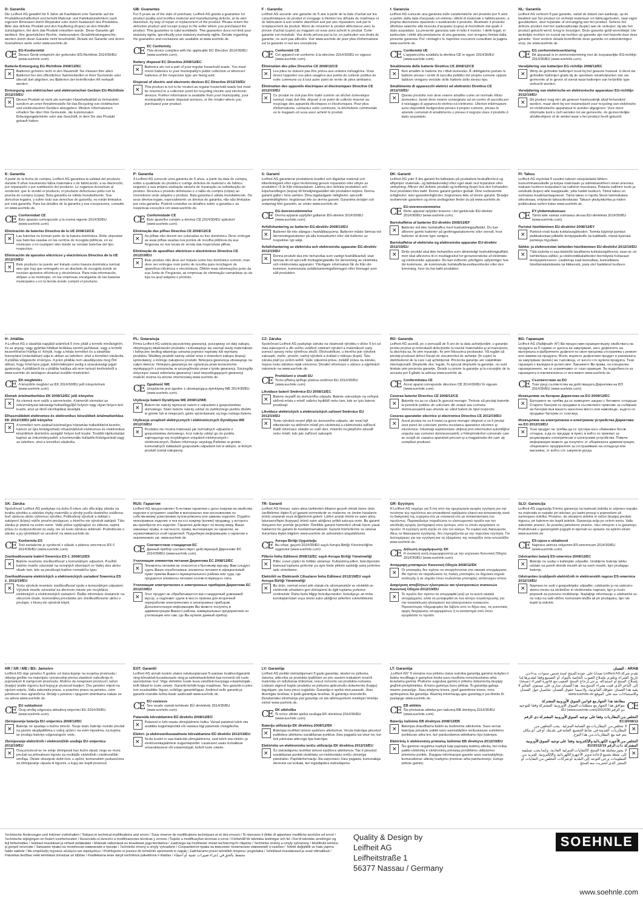D: Garantie
Die Leifheit AG gewährt für 5 Jahre ab Kaufdatum eine Garantie auf die Produktbeschaffenheit und behebt Material- und Fabrikationsfehlern nach eigenem Ermessen durch Reparatur oder durch Austausch des Produktes. Bitte das defekte Produkt und den Kaufbeleg (Kopie) an den Händler zurückgeben, bei dem das Produkt erworben wurde. Diese Garantie gilt weltweit. Ihre gesetzlichen Rechte, insbesondere Gewährleistungsrechte, werden durch diese Garantie nicht beschränkt. Details zur Garantie und deren Ausnahmen siehe unter www.soehnle.de.
CE
EG-Konformität
Dieses Gerät entspricht der geltenden EG-Richtlinie 2014/30/EU (www.soehnle.com).
Batterie-Entsorgung EG-Richtlinie 2008/12/EC
✕
Batterien gehören nicht in den Hausmüll. Sie müssen Ihre alten Batterien bei den öffentlichen Sammelstellen in Ihrer Gemeinde oder überall dort abgeben, wo Batterien der betreffenden Art verkauft werden.
Entsorgung von elektrischen und elektronischen Geräten EG-Richtlinie 2012/19/EU
✕
Dieses Produkt ist nicht als normaler Haushaltsabfall zu behandeln, sondern an einer Annahmestelle für das Recycling von elektrischen und elektronischen Geräten abzugeben. Weitere Informationen erhalten Sie über Ihre Gemeinde, die kommunalen Entsorgungsbetriebe oder das Geschäft, in dem Sie das Produkt gekauft haben.
GB: Guarantee
For 5 years as of the date of purchase, Leifheit AG grants a guarantee for product quality and rectifies material and manufacturing defects, at its own discretion, by way of repair or replacement of the product. Please return the defective product and receipt (copy) to the seller where you purchased the product. This guarantee is valid worldwide. This guarantee does not limit your statutory rights, specifically your statutory warranty rights. Details regarding the guarantee and exclusions are available at www.soehnle.de.
CE
EC Conformity
This device complies with the applicable EC Directive 2014/30/EU (www.soehnle.com).
Battery disposal EC Directive 2008/12/EC
✕
Batteries are not a part of your regular household waste. You must return batteries to your municipality's public collection or wherever batteries of the respective type are being sold.
Disposal of electric and electronic devices EC Directive 2012/19/EU
✕
This product is not to be treated as regular household waste but must be returned to a collection point for recycling electric and electronic devices. Further information is available from your municipality, your municipality's waste disposal services, or the retailer where you purchased your product.
F : Garantie
Leifheit AG accorde une garantie de 5 ans à partir de la date d'achat sur les caractéristiques du produit et s'engage à éliminer les défauts de matériaux et de fabrication à son entière discrétion soit par une réparation, soit par le remplacement du produit. Merci de retourner le produit défectueux avec la preuve d'achat (copie) au magasin où vous avez acheté le produit. Cette garantie est mondiale. Vos droits prévus par la loi, en particulier vos droits de garantie, ne sont pas affectés. Voir www.soehnle.de pour plus d'informations sur la garantie et sur ses exceptions.
CE
Conformité CE
Cet appareil est conforme à la directive 2014/30/EU en vigueur (www.soehnle.com).
Élimination des piles Directive CE 2008/12/CE
✕
Les piles ne doivent pas être jetées aux ordures ménagères. Vous devez rapporter vos piles usagées aux points de collecte publics de votre commune ou à tout autre point de vente de piles similaires.
Élimination des appareils électriques et électroniques Directive CE 2012/19/EU
✕
Ce produit ne doit pas être traité comme un déchet domestique normal, mais doit être déposé à un point de collecte réservé au recyclage des appareils électriques et électroniques. Pour plus d'informations, contactez votre commune, la déchetterie communale ou le magasin où vous avez acheté le produit.
I: Garanzia
Leifheit AG concede una garanzia sulle caratteristiche del prodotto per 5 anni a partire dalla data d'acquisto ed elimina i difetti di materiale e fabbricazione, a propria discrezione riparando o sostituendo il prodotto. Restituire il prodotto difettoso assieme alla ricevuta d'acquisto (copia) al rivenditore dal quale è stato acquistato. La presente garanzia vale in tutto il mondo. I diritti legali, in particolare i diritti alla prestazione di una garanzia, non vengono limitati dalla presente garanzia. Per i dettagli e le rispettive eccezioni consultare la pagina www.soehnle.de.
CE
Conformità UE
L'apparecchio soddisfa la direttiva CE in vigore 2014/30/EU (www.soehnle.com).
Smaltimento delle batterie Direttiva CE 2008/12/CE
✕
Non smaltire le batterie tra i rifiuti domestici. È obbligatorio portare le batterie presso i centri di raccolta pubblici del proprio comune oppure laddove vengano vendute delle batterie dello stesso tipo.
Smaltimento di apparecchi elettrici ed elettronici Direttiva CE 2012/19/EU
✕
Questo prodotto non deve essere smaltito come un normale rifiuto domestico, bensì deve essere consegnato ad un centro di raccolta per il riciclaggio di apparecchi elettrici ed elettronici. Ulteriori informazioni sono disponibili rivolgendosi presso il proprio comune, presso le aziende comunali di smaltimento o presso il negozio dove il prodotto è stato acquistato.
NL: Garantie
Leifheit AG verleent 5 jaar garantie, vanaf de datum van aankoop, op de kwaliteit van het product en verhelpt materiaal- en fabricagefouten, naar eigen goeddunken, door reparatie of vervanging van het product. Gelieve het defecte product met het aankoopbewijs (kopie) aan de verkoper, bij wie het product gekocht werd, terug te bezorgen. Deze garantie geldt wereldwijd. Uw wettelijke rechten en vooral uw rechten op garantie zijn niet beperkt door deze garantie. Voor verdere details betreffende deze garantie en uitzonderingen erop, zie www.soehnle.de.
CE
EG conformiteitsverklaring
Dit apparaat is in overeenstemming met de toepasselijke EG-richtlijn 2014/30/EU (www.soehnle.com).
Verwijdering van batterijen EG-richtlijn 2008/12/EC
✕
Werp de gebruikte batterijen nooit bij het gewone huisvuil. U dient uw gebruikte batterijen gratis bij de openbare inzamelpunten van uw gemeente af te geven of overal waar batterijen van hetzelfde type verkocht worden.
Verwijdering van elektrische en elektronische apparatuur EG-richtlijn 2012/19/EU
✕
Dit product mag niet als gewoon huishoudelijk afval behandeld worden, maar dient bij een inzamelpunt voor recycling van elektrische en elektronische apparatuur te worden afgegeven. Voor meer informatie kunt u zich wenden tot uw gemeente, de gemeentelijke afvalbedrijven of de winkel waar u het product heeft gekocht.
E: Garantía
A partir de la fecha de compra, Leifheit AG garantiza la calidad del producto durante 5 años resolviendo fallos materiales o de fabricación, a su discreción, por reparación o por sustitución del producto. Le rogamos devuelvan al vendedor, que le vendió el producto, el producto defectuoso junto con la prueba de compra (copia). Esta garantía es válida mundialmente. Sus derechos legales, y sobre todo sus derechos de garantía, no están limitados por esta garantía. Para los detalles de la garantía y sus excepciones, consulte en www.soehnle.de.
CE
Conformidad CE
Este aparato corresponde a la norma vigente 2014/30/EU (www.soehnle.com).
Eliminación de baterías Directiva de la UE 2008/12/CE
✕
Las baterías no forman parte de la basura doméstica. Debe depositar sus baterías usadas en los centros de recogida públicos, en su municipio o en cualquier sitio donde se vendan baterías del tipo respectivo.
Eliminación de aparatos eléctricos y electrónicos Directiva de la UE 2012/19/EU
✕
Este producto no puede ser tratado como basura doméstica normal, sino que hay que entregarlo en un depósito de recogida donde se reciclan aparatos eléctricos y electrónicos. Para más información, diríjase a su municipio, en las empresas encargadas de las basuras municipales o en la tienda donde compró el producto.
P: Garantia
A Leifheit AG concede uma garantia de 5 anos, a partir da data de compra, sobre a qualidade do produto e corrige defeitos de material e de fabrico segundo a sua própria avaliação através de reparação ou substituição do produto. Devolva o produto defeituoso e o talão de compra (cópia) ao revendedor onde adquiriu o produto. Esta garantia é válida mundialmente. Os seus direitos legais, especialmente os direitos de garantia, não são limitados por esta garantia. Poderá consultar os detalhes sobre a garantia e as respetivas exceções em www.soehnle.de.
CE
Conformidade CE
Este aparelho cumpre a diretiva CE 2014/30/EU aplicável (www.soehnle.com).
Eliminação das pilhas Directiva CE 2008/12/CE
✕
As pilhas não devem ser colocadas no lixo doméstico. Deve entregar as suas pilhas usadas nos pontos de recolha públicos da sua freguesia ou nos locais de venda das respectivas pilhas.
Eliminação de aparelhos eléctricos e electrónicos Directiva CE 2012/19/EU
✕
Este produto não deve ser tratado como lixo doméstico comum, mas deve ser entregue num ponto de recolha para reciclagem de aparelhos eléctricos e electrónicos. Obtém mais informações junto da sua Junta de Freguesia, as empresas de eliminação camarárias ou da loja na qual adquiriu o produto.
S: Garanti
Leifheit AG garanterar produktens kvalitet och åtgärdar material och tillverkningsfel efter egen bedömning genom reparation eller utbyte av produkten i 5 år från inköpsdatum. Lämna den defekta produkten och köpehandlingen (kopia) till försäljningsstället där produkten köptes. Denna garanti gäller i hela världen. Dina lagstadgade rättigheter, speciellt garantirättigheter, begränsas inte av denna garanti. Garantins detaljer och undantag från garantin, se under www.soehnle.de.
CE
EG-överensstämmelse
Denna apparat uppfyller gällande EG-direktiv 2014/30/EU (www.soehnle.com).
Avfallshantering av batterier EG-direktiv 2008/12/EU
✕
Batterier får inte slängas i hushållssoporna. Batterier måste lämnas vid återvinningsstationer på alla bostadsorter eller där batterier av respektive typ säljs.
Avfallshantering av elektriska och elektroniska apparater EG-direktiv 2012/19/EU
✕
Denna produkt ska inte behandlas som vanligt hushållsavfall, utan lämnas till ett speciellt mottagningsställe för återvinning av elektriska och elektroniska apparater. Ytterligare information får du från din kommun, kommunala avfallshanteringsföretagen eller företaget som sålt produkten.
DK: Garanti
Leifheit AG yder 5 års garanti fra købsdato på produktets beskaffenhed og afhjælper materiale- og fabrikationsfejl efter eget skøn ved reparation eller ombytning. Aflever det defekte produkt og kvittering (kopi) hos den forhandler, hvor produktet blev købt. Denne garanti gælder globalt. Dine lovbestemte rettigheder, især garantirettigheder, begrænses ikke af denne garanti. Detaljer vedrørende garantien og dens undtagelser finder du på www.soehnle.de.
CE
EU-overensstemmelse
Dette apparat opfylder kravene i det gældende EU-direktiv 2014/30/EU (www.soehnle.com).
Bortskaffelse af batterier EU-direktiv 2008/12/EF
✕
Batterier må ikke bortskaffes med husholdningsaffaldet. Du kan aflevere gamle batterier på genbrugsstationerne eller overalt, hvor batterier af denne type sælges.
Bortskaffelse af elektriske og elektroniske apparater EU-direktiv 2012/19/EU
✕
Dette produkt skal ikke behandles som almindeligt husholdningsaffald, men skal afleveres til et modtagested for genanvendelse af elektriske og elektroniske apparater. Du kan indhente yderligere oplysninger hos din kommune, de kommunale bortskaffelsesvirksomheder eller den forretning, hvor du har købt produktet.
FI: Takuu
Leifheit AG myöntää 5 vuoden takuun ostopäivästä lähtien tuoteominaisuuksille ja korjaa materiaali- ja valmistusvirheet oman arvionsa mukaan tuotteen korjauksen tai vaihdon muodossa. Palauta viallinen tuote ja ostokuitti (kopio) sille kauppiaalle, jolta hankit tuotteen. Tämä takuu on voimassa maailmanlaajuisesti. Tämä takuu ei rajoita Sinun lainmukaisia oikeuksiasi, erityisesti takuuoikeuksiasi. Takuun yksityiskohtia ja niiden poikkeuksia varten katso www.soehnle.de.
CE
EY-yhdenmukaisuus
Tämä laite vastaa voimassa olevaa EU-direktiiviä 2014/30/EU (www.soehnle.com).
Paristot hävittäminen EU-direktiivi 2008/12/EY
✕
Paristot eivät kuulu kotitalousjätteiden. Toimita käytetyt paristot paikkakuntasi julkisille keräyspaikoille tai kaikkialle, missä kyseisiä paristoja myydään.
Sähkö- ja elektronisten laitteiden hävittäminen EU-direktiivi 2012/19/EU
✕
Tätä tuotetta ei saa käsitellä tavallisena kotitalousjätteenä, vaan se on toimitettava sähkö- ja elektroniikkalaitteiden kierrätystä hoitavaan keräyspisteeseen. Lisätietoja saat kunnaltasi, kunnallisista hävittämislaitoksista tai liikkeestä, josta olet hankkinut tuotteen.
H: Jótállás
A Leifheit AG a vásárlás napjától számított 5 évre jótáll a termék minőségéért, és az anyag- vagy gyártási hibákat belátása szerint javítással, vagy a termék kicserélésével hárítja el. Kérjük, hogy a hibás terméket és a vásárlási bizonylatot (másolatban) adja le abban az üzletben, ahol a terméket vásárolta. A jótállás világszerte érvényes. A jelen jótállás nem akadályozza meg Önt abban, hogy törvényes jogait, különösképpen pedig a szavatossági jogait gyakorolja. A jótállásról és a jótállás hatálya alá nem tartozó kivételekről a www.soehnle.de weblapon olvashat további részleteket.
CE
EK-megfelelés
A készülék megfelel az EK 2014/30/EU jelű irányelvének (www.soehnle.com).
Elemek ártalmatlanítása EK 2008/12/EC jelű irányelve
✕
Az elemek nem valók a szemetesbe. A kimerült elemeket az önkormányzat lakossági hulladékgyűjtő helyein vagy olyan helyen kell leadni, ahol az illető elemfajtákat árusítják.
Elhasználódott elektromos és elektronikus készülékek ártalmatlanítása EK 2012/19/EU jelű irányelve
✕
A terméket nem szabad közönséges háztartási hulladékként kezelni, hanem az újra feldolgozható elhasználódott elektromos és elektronikus készülékek átvételére szolgáló helyen kell leadni. További tájékoztatást kaphat az önkormányzattól, a kommunális hulladék-feldolgozónál vagy az üzletben, ahol a terméket vásárolta.
PL: Gwarancja
Firma Leifheit AG udziela pięcioletniej gwarancji, począwszy od daty zakupu, obejmującej właściwości produktu i zobowiązuje się usunąć wady materiałowe i fabryczne według własnego uznania poprzez naprawę lub wymianę produktu. Wadliwy produkt należy oddać wraz z dowodem zakupu (kopią) sprzedawcy, u którego zakupiono produkt. Niniejsza gwarancja obowiązuje na całym świecie. Niniejsza gwarancja nie ogranicza praw konsumenta wynikających z przepisów, w szczególności praw z tytułu gwarancji. Szczegóły dotyczące zasad udzielania gwarancji i wad niepodlegających gwarancji znaleźć można na stronie internetowej www.soehnle.de.
CE
Zgodność WE
Urządzenie jest zgodne z obowiązującą dyrektywą WE 2014/30/EU (www.soehnle.com).
Utylizacja baterii Dyrektywa WE 2008/12/WE
✕
Baterii nie należy wyrzucać razem z odpadami z gospodarstwa domowego. Stare baterie należy oddać do publicznego punktu zbiórki w gminie lub w miejscach, gdzie sprzedawane są tego rodzaju baterie.
Utylizacja urządzeń elektrycznych i elektronicznych Dyrektywa WE 2012/19/EU
✕
Produktu nie można traktować jak normalnych odpadów z gospodarstwa domowego, lecz należy oddać go do punktu zajmującego się recyklingiem urządzeń elektrycznych i elektronicznych. Dalsze informacje uzyskają Państwo w gminie, komunalnych zakładach gospodarki odpadami lub w sklepie, w którym produkt został zakupiony.
CZ: Záruka
Společnost Leifheit AG poskytuje záruku na vlastnosti výrobku v délce 5 let od data zakoupení a dle svého uvážení odstraní výrobní a materiálové vady pomocí opravy nebo výměnou zboží. Obchodníkovi, u kterého jste výrobek zakoupili, vraťte, prosím, vadný výrobek a doklad o nákupu (kopii). Tato záruka platí po celém světě. Vaše zákonná práva, zvláště práva na záruku, nejsou touto zárukou nijak omezena. Detailní informace o záruce a výjimkách naleznete na www.soehnle.de.
CE
Prohlášení o shodě EU
Tento přístroj splňuje platnou směrnici EU 2014/30/EU (www.soehnle.com).
Likvidace baterií Směrnice EU 2008/12/EC
✕
Baterie nepatří do domovního odpadu. Baterie odevzdejte na veřejná sběrná místa v místě vašeho bydliště nebo tam, kde se tyto baterie prodávají.
Likvidace elektrických a elektronických zařízení Směrnice EU 2012/19/EU
✕
Tento výrobek nesmí přijít do domovního odpadu, ale musí být zlikvidován na sběrném místě pro elektrická a elektronická zařízení. Další informace získáte ve vaší obci, místním recyklačním závodě nebo místě, kde jste zařízení zakoupili.
RO: Garanţie
Leifheit AG acordă, pe o perioadă de 5 ani de la data achiziţionării, o garanţie pentru produs şi remediază defecţiunile la nivelul materialului şi al manoperei, la discreţia sa, fie prin reparaţie, fie prin înlocuirea produsului. Vă rugăm să predaţi produsul defect însoţit de documentul de achiziţie (în copie) la distribuitorul de la care l-aţi achiziţionat. Prezenta garanţie are valabilitate internaţională. Drepturile dvs. legale, în special drepturile la garanţie, nu sunt limitate prin prezenta garanţie. Detalii cu privire la garanţie şi la excepţiile de la aceasta pot fi găsite la adresa www.soehnle.de.
CE
Conformitatea CE
Acest aparat corespunde directivei CE 2014/30/EU în vigoare (www.soehnle.com).
Casarea bateriei Directiva CE 2008/12/CE
✕
Bateriile nu au ce căuta în gunoiul menajer. Trebuie să predaţi bateriile la punctele publice de colectare din oraşul sau comuna dumneavoastră sau oriunde se vând baterii de tipul respectiv.
Casarea aparatelor electrice şi electronice Directiva CE 2012/19/EU
✕
Acest produs nu va fi tratat ca gunoi menajer obişnuit ci va fi predat unui punct de colectare pentru reciclarea aparatelor electrice şi electronice. Informaţii suplimentare obţineţi prin intermediul autorităţilor oraşului sau comunei dumneavoastră, a întreprinderilor comunale care se ocupă de casarea aparaturii precum şi a magazinului din care aţi cumpărat produsul.
BG: Гаранция
Leifheit AG (Лайфхайт АГ) Ви предоставя гаранция върху свойствата на продукта за 5 години от датата на закупуване, като дефектите на материала и фабричните дефекти по своя преценка отстранява с ремонт или замяна на продукта. Моля, върнете дефектния продукт и разписката за закупуване (копие) на търговеца, от когото сте купили продукта. Тази гаранция е валидна в целия свят. Законните Ви права, по-специално гаранционните, не се ограничават от тази гаранция. За подробности за гаранцията и изключенията от нея вижте www.soehnle.de.
CE
Съответствие на ЕО
Този уред съответства на действащата Директива на ЕО 2014/30/EU (www.soehnle.com).
Изхвърляне на батерии Директива на ЕО 2008/12/ЕС
✕
Батериите не трябва да се изхвърлят заедно с битовите отпадъци. Старите батерии се предават в съответните пунктове за събиране на батерии във вашето населено място или навсякъде, където се продават батерии от този вид.
Изхвърляне на електрически и електронни устройства Директива на ЕО 2012/19/EU
✕
Този продукт не трябва да се третира като обикновен битов отпадък, а да се предаде в пункт, в който се приемат за рециклиране електрически и електронни устройства. Повече информация можете да получите от общинската администрация, общинските предприятия за отстраняване на отпадъци или магазина, от който сте закупили уреда.
SK: Záruka
Spoločnosť Leifheit AG poskytuje na dobu 5 rokov odo dňa kúpy záruku na kvalitu výrobku a odstráni chyby materiálu a výroby podľa vlastného uváženia buď opravou alebo výmenou výrobku. Poškodený výrobok a doklad o zakúpení (kópiu) vráťte prosím predajcovi, u ktorého ste výrobok zakúpili. Táto záruka je platná na celom svete. Vaše práva vyplývajúce zo zákona, najmä práva zo zodpovednosti za vady, nie sú touto zárukou dotknuté. Podrobnosti o záruke a jej výnimkách sú uvedené na www.soehnle.de.
CE
Konformita ES
Toto zariadenie je vyrobené v súlade s platnou smernicou ES č. 2014/30/EU (www.soehnle.com).
Zneškodňovanie batérií Smernica ES č. 2008/12/ES
✕
Batérie nesmiete zneškodňovať s komunálnym odpadom. Použité batérie musíte odovzdať na verejných zberniach vo Vašej obci alebo všade tam, kde sa predávajú batérie rovnakého typu.
Zneškodňovanie elektrických a elektronických zariadení Smernica ES č. 2012/19/EU
✕
Tento výrobok nesmiete zneškodňovať spolu s komunálnym odpadom. Výrobok musíte odovzdať na zbernom mieste pre recykláciu elektrických a elektronických zariadení. Ďalšie informácie dostanete na obecnom úrade, komunálnej prevádzke pre zneškodňovanie alebo v predajni, v ktorej ste výrobok kúpili.
RUS: Гарантия
Leifheit AG предоставляет 5-летнюю гарантию с даты покупки на свойства изделия и устраняет ошибки в материалах или изготовлении по собственному усмотрению путем ремонта или замены изделия. Отдайте неисправное изделие и чек на его покупку (копию) продавцу, у которого вы приобрели это изделие. Гарантия действует по всему миру. Ваши законные права, в частности, права, вытекающие из гарантии, не ограничиваются этой гарантией. Подробную информацию о гарантии и исключениях см. www.soehnle.de.
CE
Соответствие стандартам ЕС
Данный прибор соответствует действующей Директиве ЕС 2014/30/EU (www.soehnle.com).
Утилизация элементов питания Директива ЕС 2008/12/ЕС
✕
Элементы питания не относятся к бытовому мусору. Вам следует сдать Ваши отработанные элементы питания в официальный пункт приема Вашего муниципального района или туда, где продаются элементы питания соответствующего типа.
Утилизация электрических и электронных приборов Директива ЕС 2012/19/EU
✕
Этот продукт не обрабатывается как стандартный домашний мусор, а подлежит сдаче в место приема для вторичной переработки электрических и электронных приборов. Дополнительную информацию Вы можете получить в администрации Вашего района, коммунальных предприятиях по утилизации или там, где Вы купили данный прибор.
TR: Garanti
Leifheit AG firması, satın alma tarihinden itibaren geçerli olmak üzere ürün özelliklerine ilişkin 5 yıl garanti vermektedir ve malzeme ve üretim hatalarını ürünü onararak veya değiştirerek giderir. Lütfen arızalı ürünü ve satın alma faturasını/fişini (kopyası) ürünü satın aldığınız yetkili satıcıya verin. Bu garanti dünyanın her yerinde geçerlidir. Özellikle garanti hizmetleri olmak üzere yasal haklarınız bu garanti ile kısıtlanmamaktadır. Garanti hizmetlerine ve istisnai durumlara ilişkin bilgilere www.soehnle.de adresinden ulaşabilirsiniz.
CE
Avrupa Birliği Uygunluğu
Bu cihaz, geçerli 2014/30/EU sayılı Avrupa Birliği Yönetmeliği'ne uygundur (www.soehnle.com).
Pillerin İmha Edilmesi 2008/12/EC sayılı Avrupa Birliği Yönetmeliği
✕
Piller, evsel çöpler ile birlikte atılamaz. Kullanılmış pilleri, belediyenizin kamusal toplama yerlerine ya ayni türde pillerin satıldığı satış yerlerine iade etmelisiniz.
Elektrikli ve Elektronik Cihazların İmha Edilmesi 2012/19/EU sayılı Avrupa Birliği Yönetmeliği
✕
Bu ürün, normal evsel atık olarak ele alınmamalıdır ve elektrikli ve elektronik cihazların geri dönüşümü ile ilgili toplama yerlerine verilmelidir. Daha fazla bilgiyi belediyenizden, belediyeye ait imha kuruluşlarından veya ürünü satın aldığınız şirketten edinebilirsiniz.
GR: Εγγύηση
Η Leifheit AG παρέχει για 5 έτη από την ημερομηνία αγοράς εγγύηση για την ποιότητα του προϊόντος και αποκαθιστά σφάλματα υλικού και κατασκευής κατά τη διακριτική της ευχέρεια είτε με επισκευή είτε με αντικατάσταση του προϊόντος. Παρακαλούμε παραδώστε το ελαττωματικό προϊόν και την απόδειξη αγοράς (αντίγραφο) στον έμπορο, από το οποίο αγοράσατε το προϊόν. Η εγγύηση αυτή ισχύει σε όλο τον κόσμο. Τα νομικά σας δικαιώματα, ιδίως τα δικαιώματα εγγύησης, δεν περιορίζονται με την παρούσα εγγύηση. Για λεπτομέρειες για την εγγύηση και τις εξαιρέσεις της ανατρέξτε στην ιστοσελίδα www.soehnle.de.
CE
Δήλωση συμμόρφωσης ΕΚ
Η συσκευή αυτή συμμορφώνεται με την ισχύουσα Κοινοτική Οδηγία 2014/30/EU (www.soehnle.com).
Απόρριψη μπαταριών Κοινοτική Οδηγία 2008/12/ΕΚ
✕
Οι μπαταρίες δεν πρέπει να απορρίπτονται στα οικιακά απορρίμματα. Θα πρέπει να παραδώσετε τις παλιές μπαταρίες σε δημόσια σημεία συλλογής ή σε σημεία όπου πωλούνται μπαταρίες αντίστοιχου τύπου.
Διαχείριση αποβλήτων ηλεκτρικών και ηλεκτρονικών συσκευών Κοινοτική Οδηγία 2012/19/EU
✕
Το προϊόν δεν πρέπει να απορριφθεί μαζί με τα κοινά οικιακά απορρίμματα, αλλά να μεταφερθεί σε ένα κέντρο συγκέντρωσης για την ανακύκλωση ηλεκτρικών και ηλεκτρονικών συσκευών. Περισσότερες πληροφορίες θα λάβετε από το δήμο σας, τις κοινοτικές αρχές διαχείρισης απορριμμάτων ή το κατάστημα από όπου αγοράσατε το προϊόν.
SLO: Garancija
Leifheit AG zagotavlja 5-letno garancijo na lastnosti izdelka in odpravo napake na materialu in napake pri izdelavi, po lastni presoji s popravilom ali zamenjavo izdelka. Prosimo, da okvarjeni izdelek in račun (kopija) predate trgovcu, pri katerem ste kupili izdelek. Garancija velja po celem svetu. Vaše zakonske pravice, še posebej jamstvene pravice, niso omejene s to garancijo. Podrobnosti o garancijskih pogojih in izjemah so opisane na spletni strani: www.soehnle.de.
CE
ES-izjava o skladnosti
Naprava ustreza veljavnim ES-smernicam 2014/30/EU (www.soehnle.com).
Odstranitev baterij ES-smernice 2008/12/EC
✕
Baterije ne sodijo v kahinjske odpadke. Izrabljene baterije lahko oddate na javnih zbirnih mestih ali na vseh mestih, kjer prodajajo baterije.
Odstranitev izrabljenih električnih in elektronskih naprav ES-smernice 2012/19/EU
✕
Naprava ne sodi v gospodinjske odpadke; odstranite jo na ustrezno zbirno mesto za električne in elektronske naprave, kjer jo bodo pripravili za ponovno recikliranje. Nadaljnje informacije o odstranitvi so na voljo na vaši občini, komunalni službi ali pri prodajalcu, kjer ste kupili ta izdelek.
HR / SR / ME / BS: Jamstvo
Leifheit AG daje jamstvo 5 godine od dana kupnje na svojstva proizvoda i uklanja greške na materijalu i proizvodnji prema vlastitom nahođenju ili popravkom ili zamjenom proizvoda. Molimo da neispravni proizvod i račun (kopiju) vratite trgovcu kod kojeg je proizvod kupljen. Ovo jamstvo vrijedi na cijelom svijetu. Vaša zakonska prava, a posebno prava na jamstvo, ovim jamstvom nisu ograničena. Detalji o jamstvu i njegovim iznimkama nalaze se na adresi www.soehnle.de.
CE
EU sukladnost
Ovaj uređaj odgovara aktualnoj smjernici EU 2014/30/EU (www.soehnle.com).
Zbrinjavanje baterija EU-smjernica 2008/12/EC
✕
Baterije ne spadaju u kućno smeće. Svoje stare baterije morate predati na javnim skupljalištima u vašoj općini i na svim mjestima, na kojima se prodaju baterije odgovarajuće vrste.
Zbrinjavanje električnih i elektroničkih uređaja EU-smjernica 2012/19/EU
✕
Ovaj proizvod se ne smije zbrinjavati kao kućni otpad, nego se mora predati na prihvatnom mjestu za reciklaže električnih i elektroničkih uređaja. Ostale obavijesti dobit ćete u općini, komunalnim poduzećima za zbrinjavanje otpada ili trgovini, u kojoj ste kupili proizvod.
EST: Garantii
Leifheit AG annab tootele alates ostukuupäevast 5-aastase kvaliteedigarantii ning kõrvaldab koostisosade ning ja valmistusdefektid kas remondi või toote asendamise teel. Viige defektne toode koos ostutšeki koopiaga edasimüüjale, kellt läksid te toote ostsite. Garantii kehtib kogu maailmas. See garantii ei piira teie seaduslikke õigusi, eelkõige garantiiõigusi. Andmed selle garantii ja garantii erandite kohta leiate aadressilt www.soehnle.de.
CE
EÜ vastavus
See seade vastab kehtivale EÜ direktiivile 2014/30/EU (www.soehnle.com).
Patareide kõrvaldamine EÜ direktiiv 2008/12/EÜ
✕
Patareid ei tohi visata olmejäätmete hulka. Vanad patareid tuleb viia avalikku kogumispunkti või vastava liigi patareide müügikohta.
Elektri- ja elektroonikaseadmete kõrvaldamine EÜ direktiiv 2012/19/EU
✕
Seda toodet ei saa käidelda olmejäätmena, vaid tuleb viia elektri- ja elektroonikajäätmete kogumispunkti. Lisateavet saate kohalikust omavalitsusest või edasimüüjalt, kellelt toote ostsite.
LV: Garantija
Leifheit AG piešķir izstrādājumam 5 gadu garantiju, skaitot no pirkuma datuma, attiecībā uz produkta īpašībām un pēc saviem ieskatiem novērš materiāla un ražošanas trūkumus, veicot remontu vai produkta nomaiņu. Lūdzam atgriezt bojāto produktu un pirkuma apliecinošo dokumentu (kopiju) tirgotājam, pie kura prece iegādāta. Garantija ir spēkā visā pasaulē. Jūsu likumīgās tiesības, it īpaši garantijas tiesības, šī garantija neierobežo. Detalizētāku informāciju par garantiju un tās atbrīvojumiem meklējiet tīmekļa vietnē www.soehnle.de.
CE
EK atbilstība
Šī ierīce atbilst spēkā esošajai EK direktīvai 2014/30/EU (www.soehnle.com).
Bateriju utilizācija EK direktīva 2008/12/EK
✕
Baterijas nedrīkst izmest sadzīves atkritumos. Vecās baterijas jānodod publiskos atkritumu savākšanas punktos Jūsu pagastā vai visur tur, kur tiek pārdotas attiecīgā tipa baterijas.
Elektrisko un elektronisko ierīču utilizācija EK direktīva 2012/19/EU
✕
Šo izstrādājumu nedrīkst izmest sadzīves atkritumos. Tas ir jānodod savākšanas punktā elektrisko un elektronisko ierīču otreizējai pārstrādei. Papildinformāciju Jūs saņemsiet Jūsu pagastā, komunālajā dienestā vai veikalā, kur iegādājāties izstrādājumu.
LT: Garantija
„Leifheit AG" 5 metams nuo pirkimo datos suteikia garantiją gaminio kokybei ir šalina medžiagų ir gamybos broka savo nuožiūra remontuodama arba keisdama gaminį. Prašome sugedusį gaminį ir pirkimo dokumentą (kopiją) grąžinti prekybininkui, iš kurio gaminys buvo pirktas. Ši garantija galioja visame pasaulyje. Jūsų įstatymų teisės, ypač garantinės teisės, nėra apribojamos šia garantija. Išsamią informaciją apie garantiją ir jos išimtis žr. puslapyje www.soehnle.de.
CE
EB atitiktis
Šis prietaisas atitinka jam taikomą EB direktyvą 2014/30/EU (www.soehnle.com).
Baterijų šalinimo EB direktyva 2008/12/EB
✕
Baterijas draudžiama šalinti su buitinėmis atliekomis. Savo senas baterijas privalote palikti savo savivaldybės viešuosiuose surinkimo punktuose arba ten, kur parduodamos atitinkamo tipo baterijos.
Elektrinių ir elektroninių prietaisų šalinimo EB direktyva 2012/19/EU
✕
Šio gaminio negalima tvarkyti kaip paprastų buitinių atliekų, bet reikia palikti elektrinių ir elektroninių prietaisų perdirbimo utilizavimo priėmimo punkte. Daugiau informacijos gausite savo savivaldybėje, komunalinėse atliekų tvarkymo įmonėse arba parduotuvėje, kurioje pirkote gaminį.
ARAB : الضمان
تقدم شركة Leifheit AG ضمانا على جودة المنتج لمدة خمس سنوات بدءا من تاريخ الشراء، وتلتزم بإصلاح العيوب الخاصة بالمواد أو التصنيع وفقا لتقديرها إما بإصلاح المنتج أو استبداله. يرجى إرجاع المنتج المعيب مع فاتورة الشراء (نسخة) إلى التاجر الذي قمت بشراء المنتج منه. هذا الضمان ساري على مستوى العالم. لا يقيد هذا الضمان حقوقك القانونية، ولا سيما حقوق الضمان. تفاصيل حول الضمان والاستثناءات منه على الموقع www.soehnle.de.
CE
مطابقة هذا الجهاز مع قوانين السوق الأوروبية المشتركة
يتوافق هذا الجهاز مع متطلبات السوق الأوروبية المشتركة وفقا للتوجيه ذو الرقم 2014/30/EU (www.soehnle.com).
التخلص من البطاريات وفقا على توجيه السوق الأوروبية المشتركة ذي الرقم 2008/12/EC
✕
لا تتخلص من البطاريات مع القمامة المنزلية. يجب التخلص من البطاريات القديمة في نقاط التجميع العامة في بلديتك أو في أي مكان يتم فيه بيع البطاريات من هذا النوع.
التخلص من الأجهزة الكهربائية والإلكترونية وفقا على توجيه السوق الأوروبية المشتركة ذات الرقم 2012/19/EU
✕
لا يجوز معاملة هذا المنتج كالنفايات المنزلية العادية، وإنما يجب تسليمه إلى نقطة تجميع لإعادة تدوير الأجهزة الكهربائية والإلكترونية. للمزيد من المعلومات يرجى التوجه إلى البلدية أو شركات التخلص من النفايات أو المتجر الذي اشتريت منه المنتج.
Technische Änderungen und Irrtümer vorbehalten / Subject to technical modifications and errors / Sous réserve de modifications techniques et et des erreurs / Si riservano il diritto di apportare modifiche tecniche ed errori / Technische wijzigingen en fouten voorbehouden / Reservado el derecho a modificaciones técnicas y errores / Sujeito a modificações técnicas e erros / Förbehåll för tekniska ändringar och fel / Ret til tekniske ændringer og fejl forbeholdes / Tekniset muutokset ja virheet pidätetään / Műszaki változások és tévedések joga fenntartva / Zastrzega się możliwość zmian technicznych i błędów / Technické změny a omyly vyhrazeny / Modificări tehnice şi greşeli rezervate / Запазено право на технически изменения и грешки / Technické zmeny a omyly vyhradené / Сохраняются права на внесение технических изменений и ошибки / Teknik değişiklik ve hata yapma hakkı saklıdır / Με επιφύλαξη τεχνικών αλλαγών και σφαλμάτων / Pridržujemo si pravico do tehničnih sprememb in napak / Zadržavamo pravo tehničkih izmjena i pogrešaka / Tehnilised muudatused ja vead võimalikud / Paturētas tiesības veikt tehniskas izmaiņas un kļūdas / Pasiliekama teisė daryti techninius pakeitimus ir klaidas / نحتفظ بالحق في إجراء تغييرات تقنية أو أخطاء
Quality & Design by
Leifheit AG
Leifheitstraße 1
56377 Nassau / Germany
SOEHNLE
www.soehnle.com